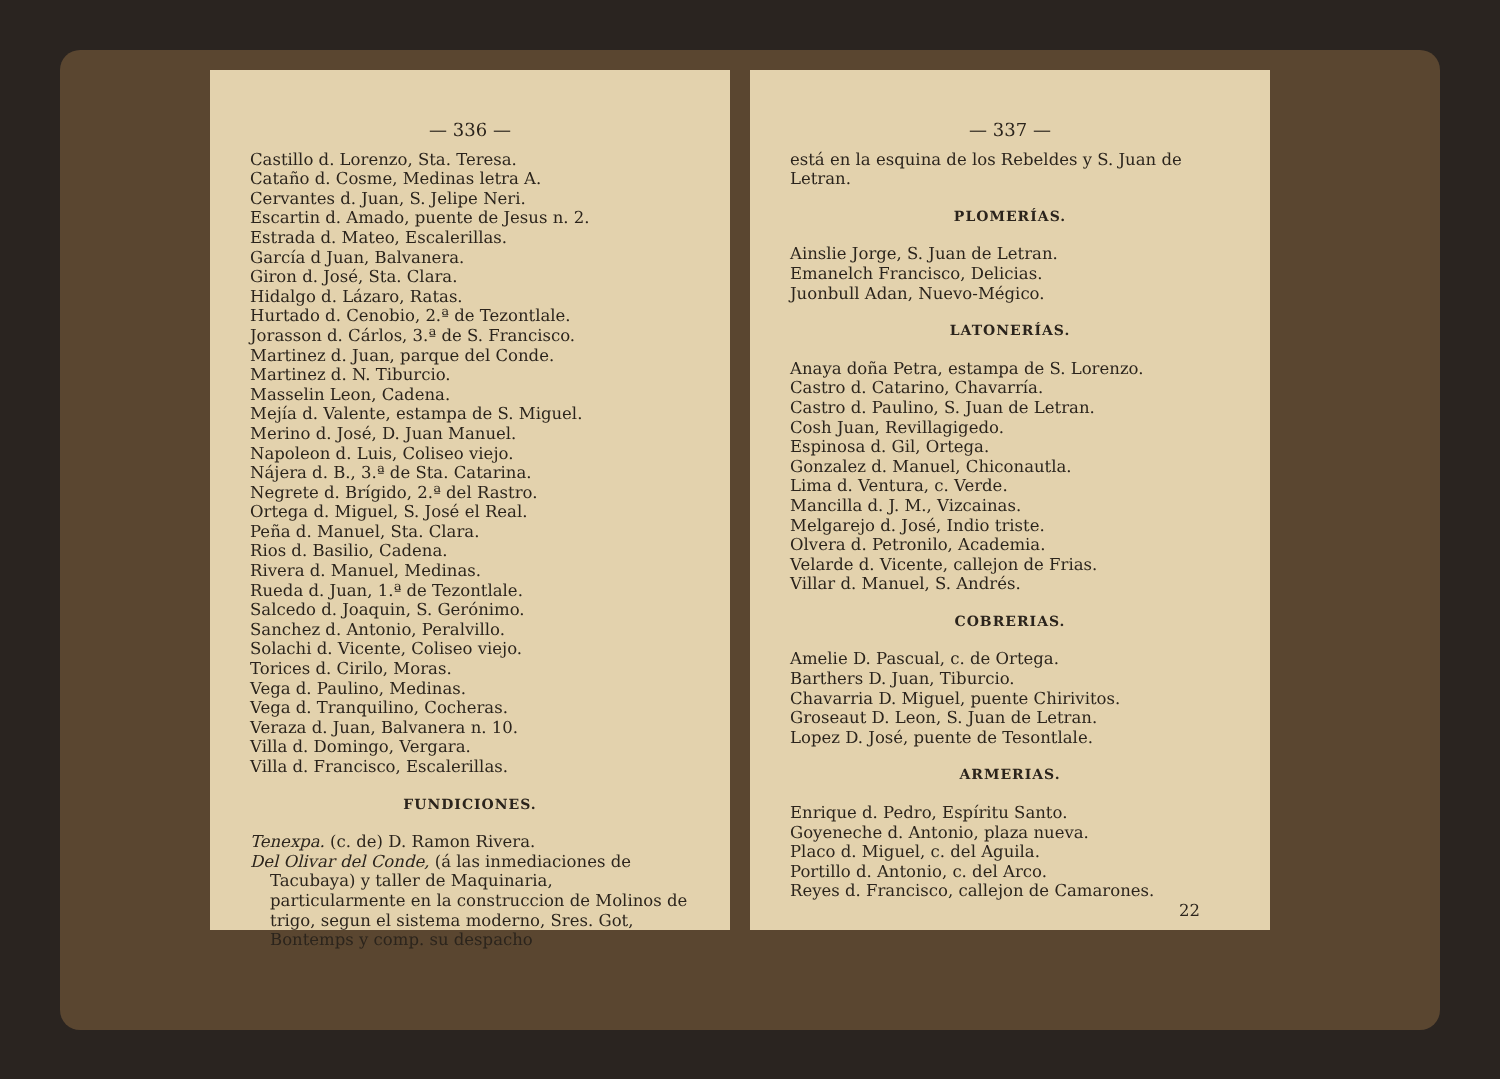— 336 —
Castillo d. Lorenzo, Sta. Teresa.
Cataño d. Cosme, Medinas letra A.
Cervantes d. Juan, S. Jelipe Neri.
Escartin d. Amado, puente de Jesus n. 2.
Estrada d. Mateo, Escalerillas.
García d Juan, Balvanera.
Giron d. José, Sta. Clara.
Hidalgo d. Lázaro, Ratas.
Hurtado d. Cenobio, 2.ª de Tezontlale.
Jorasson d. Cárlos, 3.ª de S. Francisco.
Martinez d. Juan, parque del Conde.
Martinez d. N. Tiburcio.
Masselin Leon, Cadena.
Mejía d. Valente, estampa de S. Miguel.
Merino d. José, D. Juan Manuel.
Napoleon d. Luis, Coliseo viejo.
Nájera d. B., 3.ª de Sta. Catarina.
Negrete d. Brígido, 2.ª del Rastro.
Ortega d. Miguel, S. José el Real.
Peña d. Manuel, Sta. Clara.
Rios d. Basilio, Cadena.
Rivera d. Manuel, Medinas.
Rueda d. Juan, 1.ª de Tezontlale.
Salcedo d. Joaquin, S. Gerónimo.
Sanchez d. Antonio, Peralvillo.
Solachi d. Vicente, Coliseo viejo.
Torices d. Cirilo, Moras.
Vega d. Paulino, Medinas.
Vega d. Tranquilino, Cocheras.
Veraza d. Juan, Balvanera n. 10.
Villa d. Domingo, Vergara.
Villa d. Francisco, Escalerillas.
FUNDICIONES.
Tenexpa. (c. de) D. Ramon Rivera.
Del Olivar del Conde, (á las inmediaciones de Tacubaya) y taller de Maquinaria, particularmente en la construccion de Molinos de trigo, segun el sistema moderno, Sres. Got, Bontemps y comp. su despacho
— 337 —
está en la esquina de los Rebeldes y S. Juan de Letran.
PLOMERÍAS.
Ainslie Jorge, S. Juan de Letran.
Emanelch Francisco, Delicias.
Juonbull Adan, Nuevo-Mégico.
LATONERÍAS.
Anaya doña Petra, estampa de S. Lorenzo.
Castro d. Catarino, Chavarría.
Castro d. Paulino, S. Juan de Letran.
Cosh Juan, Revillagigedo.
Espinosa d. Gil, Ortega.
Gonzalez d. Manuel, Chiconautla.
Lima d. Ventura, c. Verde.
Mancilla d. J. M., Vizcainas.
Melgarejo d. José, Indio triste.
Olvera d. Petronilo, Academia.
Velarde d. Vicente, callejon de Frias.
Villar d. Manuel, S. Andrés.
COBRERIAS.
Amelie D. Pascual, c. de Ortega.
Barthers D. Juan, Tiburcio.
Chavarria D. Miguel, puente Chirivitos.
Groseaut D. Leon, S. Juan de Letran.
Lopez D. José, puente de Tesontlale.
ARMERIAS.
Enrique d. Pedro, Espíritu Santo.
Goyeneche d. Antonio, plaza nueva.
Placo d. Miguel, c. del Aguila.
Portillo d. Antonio, c. del Arco.
Reyes d. Francisco, callejon de Camarones.
22